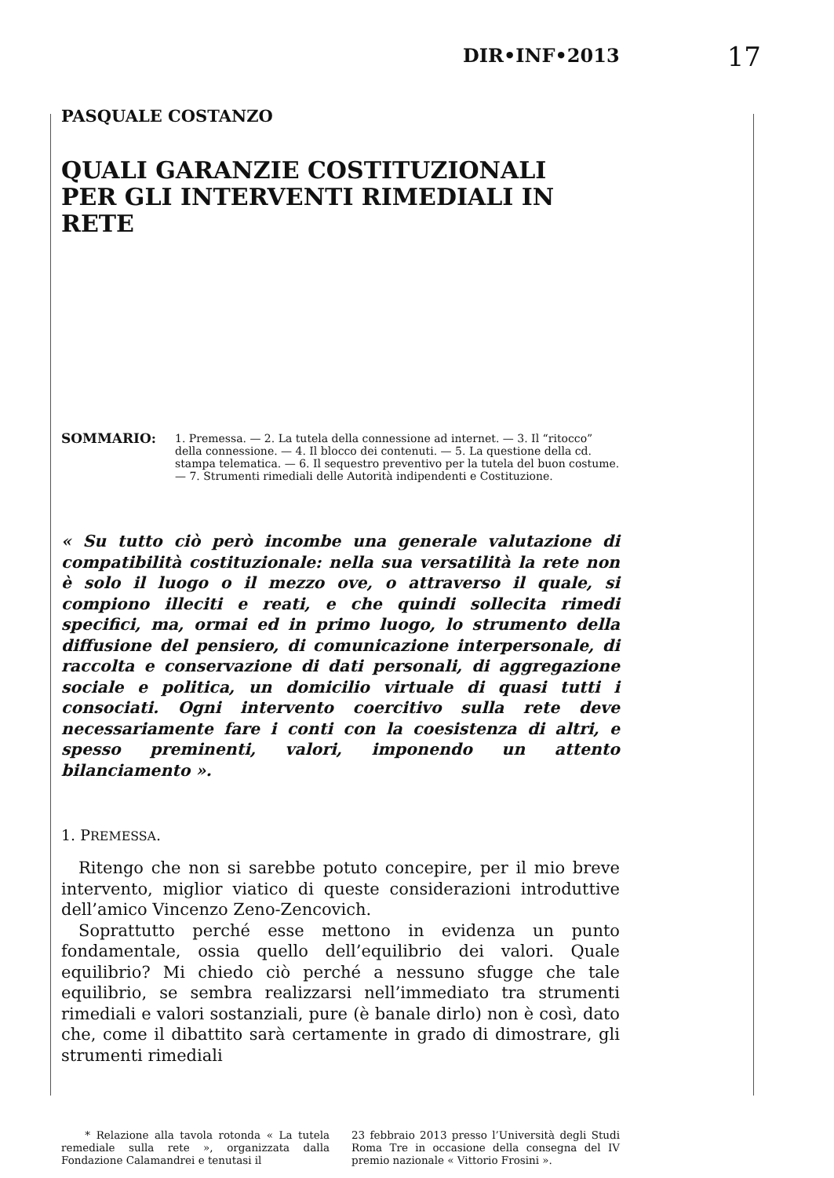DIR•INF•2013 17
PASQUALE COSTANZO
QUALI GARANZIE COSTITUZIONALI
PER GLI INTERVENTI RIMEDIALI IN RETE
SOMMARIO:
1. Premessa. — 2. La tutela della connessione ad internet. — 3. Il “ritocco” della connessione. — 4. Il blocco dei contenuti. — 5. La questione della cd. stampa telematica. — 6. Il sequestro preventivo per la tutela del buon costume. — 7. Strumenti rimediali delle Autorità indipendenti e Costituzione.
« Su tutto ciò però incombe una generale valutazione di compatibilità costituzionale: nella sua versatilità la rete non è solo il luogo o il mezzo ove, o attraverso il quale, si compiono illeciti e reati, e che quindi sollecita rimedi specifici, ma, ormai ed in primo luogo, lo strumento della diffusione del pensiero, di comunicazione interpersonale, di raccolta e conservazione di dati personali, di aggregazione sociale e politica, un domicilio virtuale di quasi tutti i consociati. Ogni intervento coercitivo sulla rete deve necessariamente fare i conti con la coesistenza di altri, e spesso preminenti, valori, imponendo un attento bilanciamento ».
1. PREMESSA.
Ritengo che non si sarebbe potuto concepire, per il mio breve intervento, miglior viatico di queste considerazioni introduttive dell’amico Vincenzo Zeno-Zencovich.
Soprattutto perché esse mettono in evidenza un punto fondamentale, ossia quello dell’equilibrio dei valori. Quale equilibrio? Mi chiedo ciò perché a nessuno sfugge che tale equilibrio, se sembra realizzarsi nell’immediato tra strumenti rimediali e valori sostanziali, pure (è banale dirlo) non è così, dato che, come il dibattito sarà certamente in grado di dimostrare, gli strumenti rimediali
* Relazione alla tavola rotonda « La tutela remediale sulla rete », organizzata dalla Fondazione Calamandrei e tenutasi il
23 febbraio 2013 presso l’Università degli Studi Roma Tre in occasione della consegna del IV premio nazionale « Vittorio Frosini ».